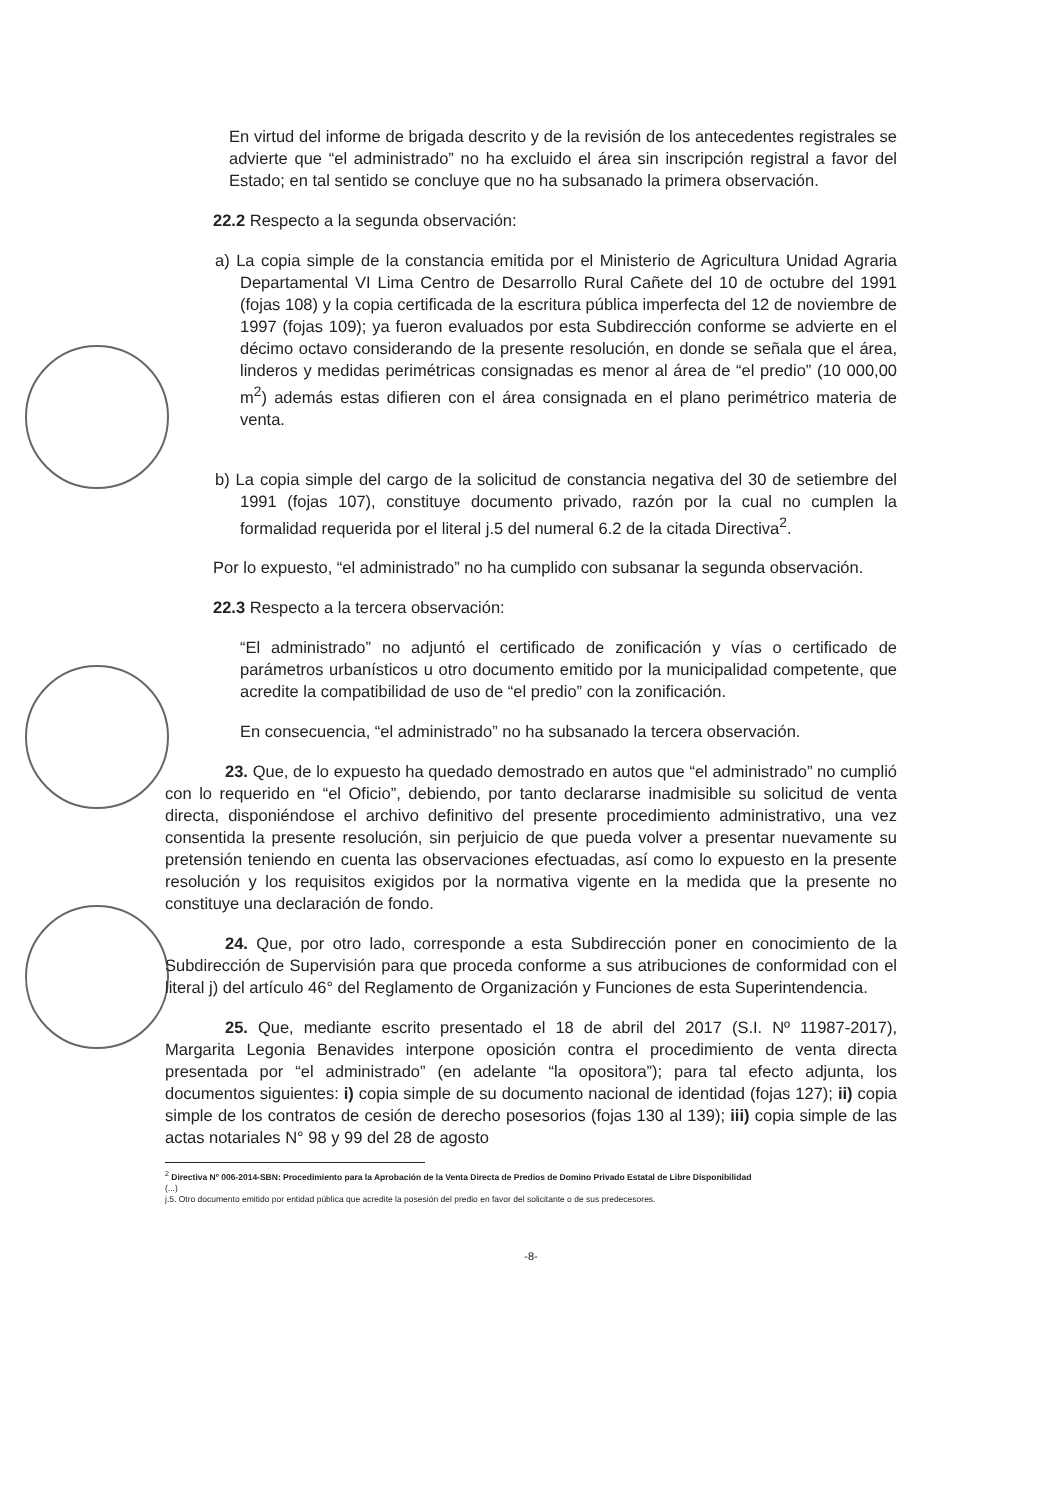En virtud del informe de brigada descrito y de la revisión de los antecedentes registrales se advierte que “el administrado” no ha excluido el área sin inscripción registral a favor del Estado; en tal sentido se concluye que no ha subsanado la primera observación.
22.2 Respecto a la segunda observación:
a) La copia simple de la constancia emitida por el Ministerio de Agricultura Unidad Agraria Departamental VI Lima Centro de Desarrollo Rural Cañete del 10 de octubre del 1991 (fojas 108) y la copia certificada de la escritura pública imperfecta del 12 de noviembre de 1997 (fojas 109); ya fueron evaluados por esta Subdirección conforme se advierte en el décimo octavo considerando de la presente resolución, en donde se señala que el área, linderos y medidas perimétricas consignadas es menor al área de “el predio” (10 000,00 m<sup>2</sup>) además estas difieren con el área consignada en el plano perimétrico materia de venta.
b) La copia simple del cargo de la solicitud de constancia negativa del 30 de setiembre del 1991 (fojas 107), constituye documento privado, razón por la cual no cumplen la formalidad requerida por el literal j.5 del numeral 6.2 de la citada Directiva<sup>2</sup>.
Por lo expuesto, “el administrado” no ha cumplido con subsanar la segunda observación.
22.3 Respecto a la tercera observación:
“El administrado” no adjuntó el certificado de zonificación y vías o certificado de parámetros urbanísticos u otro documento emitido por la municipalidad competente, que acredite la compatibilidad de uso de “el predio” con la zonificación.
En consecuencia, “el administrado” no ha subsanado la tercera observación.
23. Que, de lo expuesto ha quedado demostrado en autos que “el administrado” no cumplió con lo requerido en “el Oficio”, debiendo, por tanto declararse inadmisible su solicitud de venta directa, disponiéndose el archivo definitivo del presente procedimiento administrativo, una vez consentida la presente resolución, sin perjuicio de que pueda volver a presentar nuevamente su pretensión teniendo en cuenta las observaciones efectuadas, así como lo expuesto en la presente resolución y los requisitos exigidos por la normativa vigente en la medida que la presente no constituye una declaración de fondo.
24. Que, por otro lado, corresponde a esta Subdirección poner en conocimiento de la Subdirección de Supervisión para que proceda conforme a sus atribuciones de conformidad con el literal j) del artículo 46° del Reglamento de Organización y Funciones de esta Superintendencia.
25. Que, mediante escrito presentado el 18 de abril del 2017 (S.I. Nº 11987-2017), Margarita Legonia Benavides interpone oposición contra el procedimiento de venta directa presentada por “el administrado” (en adelante “la opositora”); para tal efecto adjunta, los documentos siguientes: i) copia simple de su documento nacional de identidad (fojas 127); ii) copia simple de los contratos de cesión de derecho posesorios (fojas 130 al 139); iii) copia simple de las actas notariales N° 98 y 99 del 28 de agosto
<sup>2</sup> Directiva Nº 006-2014-SBN: Procedimiento para la Aprobación de la Venta Directa de Predios de Domino Privado Estatal de Libre Disponibilidad
(...)
j.5. Otro documento emitido por entidad pública que acredite la posesión del predio en favor del solicitante o de sus predecesores.
-8-